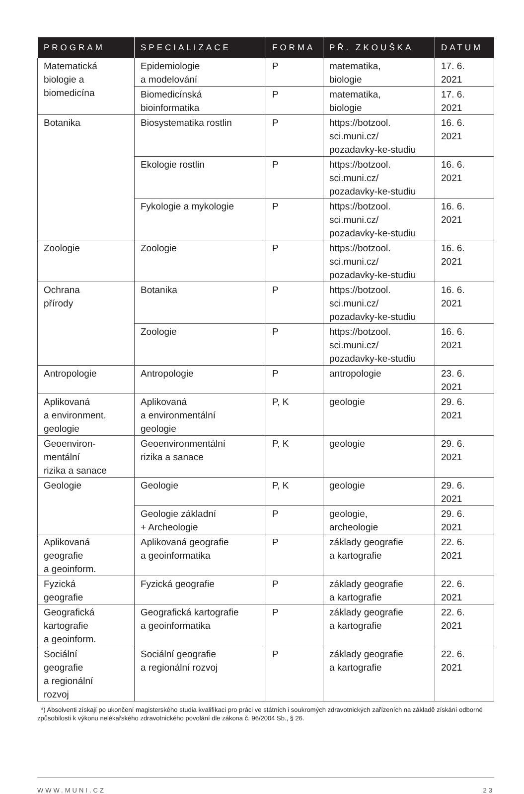| PROGRAM | SPECIALIZACE | FORMA | PŘ. ZKOUŠKA | DATUM |
| --- | --- | --- | --- | --- |
| Matematická biologie a biomedicína | Epidemiologie a modelování | P | matematika, biologie | 17. 6. 2021 |
| | Biomedicínská bioinformatika | P | matematika, biologie | 17. 6. 2021 |
| Botanika | Biosystematika rostlin | P | https://botzool. sci.muni.cz/ pozadavky-ke-studiu | 16. 6. 2021 |
| | Ekologie rostlin | P | https://botzool. sci.muni.cz/ pozadavky-ke-studiu | 16. 6. 2021 |
| | Fykologie a mykologie | P | https://botzool. sci.muni.cz/ pozadavky-ke-studiu | 16. 6. 2021 |
| Zoologie | Zoologie | P | https://botzool. sci.muni.cz/ pozadavky-ke-studiu | 16. 6. 2021 |
| Ochrana přírody | Botanika | P | https://botzool. sci.muni.cz/ pozadavky-ke-studiu | 16. 6. 2021 |
| | Zoologie | P | https://botzool. sci.muni.cz/ pozadavky-ke-studiu | 16. 6. 2021 |
| Antropologie | Antropologie | P | antropologie | 23. 6. 2021 |
| Aplikovaná a environment. geologie | Aplikovaná a environmentální geologie | P, K | geologie | 29. 6. 2021 |
| Geoenviron- mentální rizika a sanace | Geoenvironmentální rizika a sanace | P, K | geologie | 29. 6. 2021 |
| Geologie | Geologie | P, K | geologie | 29. 6. 2021 |
| | Geologie základní + Archeologie | P | geologie, archeologie | 29. 6. 2021 |
| Aplikovaná geografie a geoinform. | Aplikovaná geografie a geoinformatika | P | základy geografie a kartografie | 22. 6. 2021 |
| Fyzická geografie | Fyzická geografie | P | základy geografie a kartografie | 22. 6. 2021 |
| Geografická kartografie a geoinform. | Geografická kartografie a geoinformatika | P | základy geografie a kartografie | 22. 6. 2021 |
| Sociální geografie a regionální rozvoj | Sociální geografie a regionální rozvoj | P | základy geografie a kartografie | 22. 6. 2021 |
*) Absolventi získají po ukončení magisterského studia kvalifikaci pro práci ve státních i soukromých zdravotnických zařízeních na základě získání odborné způsobilosti k výkonu nelékařského zdravotnického povolání dle zákona č. 96/2004 Sb., § 26.
WWW.MUNI.CZ 23